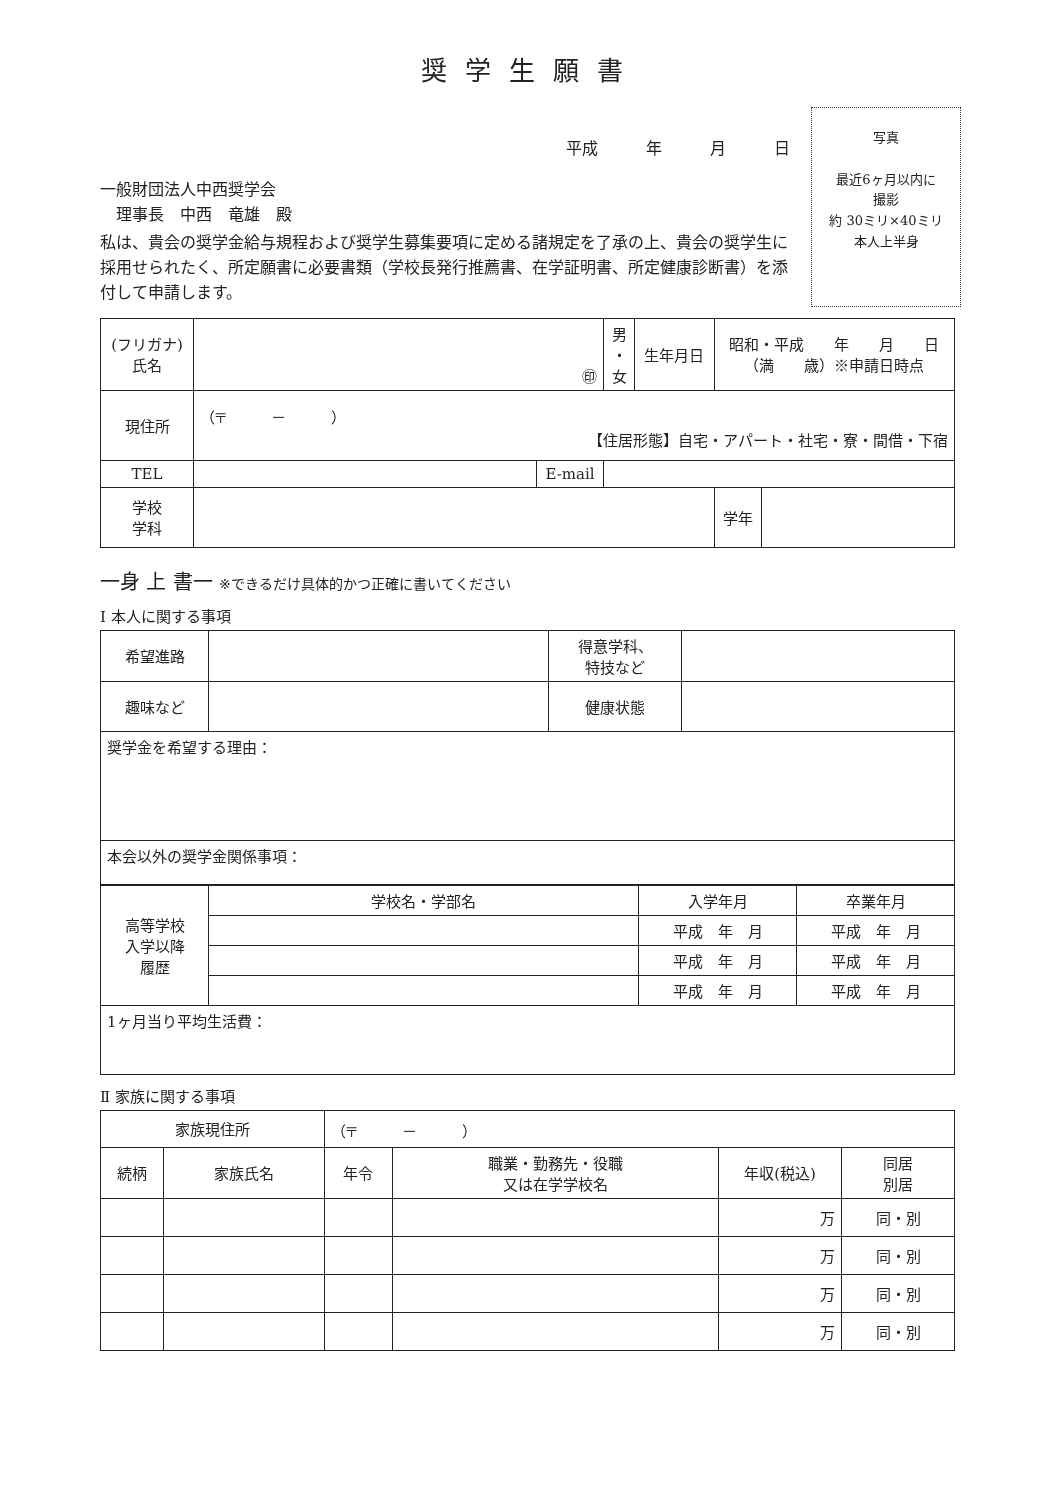奨学生願書
平成　　　年　　　月　　　日
一般財団法人中西奨学会
　理事長　中西　竜雄　殿
私は、貴会の奨学金給与規程および奨学生募集要項に定める諸規定を了承の上、貴会の奨学生に採用せられたく、所定願書に必要書類（学校長発行推薦書、在学証明書、所定健康診断書）を添付して申請します。
写真
最近6ヶ月以内に
撮影
約 30ミリ×40ミリ
本人上半身
| (フリガナ) 氏名 | ㊞ | | 男 ・ 女 | 生年月日 | 昭和・平成 年 月 日 （満 歳）※申請日時点 | |
| 現住所 | （〒 － ） 【住居形態】自宅・アパート・社宅・寮・間借・下宿 | | | | | |
| TEL | | E-mail | | | | |
| 学校 学科 | | | | | 学年 | |
一身 上 書一 ※できるだけ具体的かつ正確に書いてください
Ⅰ 本人に関する事項
| 希望進路 | | 得意学科、 特技など | |
| 趣味など | | 健康状態 | |
| 奨学金を希望する理由： | | | |
| 本会以外の奨学金関係事項： | | | |
| 高等学校 入学以降 履歴 | 学校名・学部名 | 入学年月 | 卒業年月 |
| | | 平成 年 月 | 平成 年 月 |
| | | 平成 年 月 | 平成 年 月 |
| | | 平成 年 月 | 平成 年 月 |
| 1ヶ月当り平均生活費： | | | |
Ⅱ 家族に関する事項
| 家族現住所 | | （〒 － ） | | | | |
| 続柄 | 家族氏名 | | 年令 | 職業・勤務先・役職 又は在学学校名 | 年収(税込) | 同居 別居 |
| | | | | | 万 | 同・別 |
| | | | | | 万 | 同・別 |
| | | | | | 万 | 同・別 |
| | | | | | 万 | 同・別 |